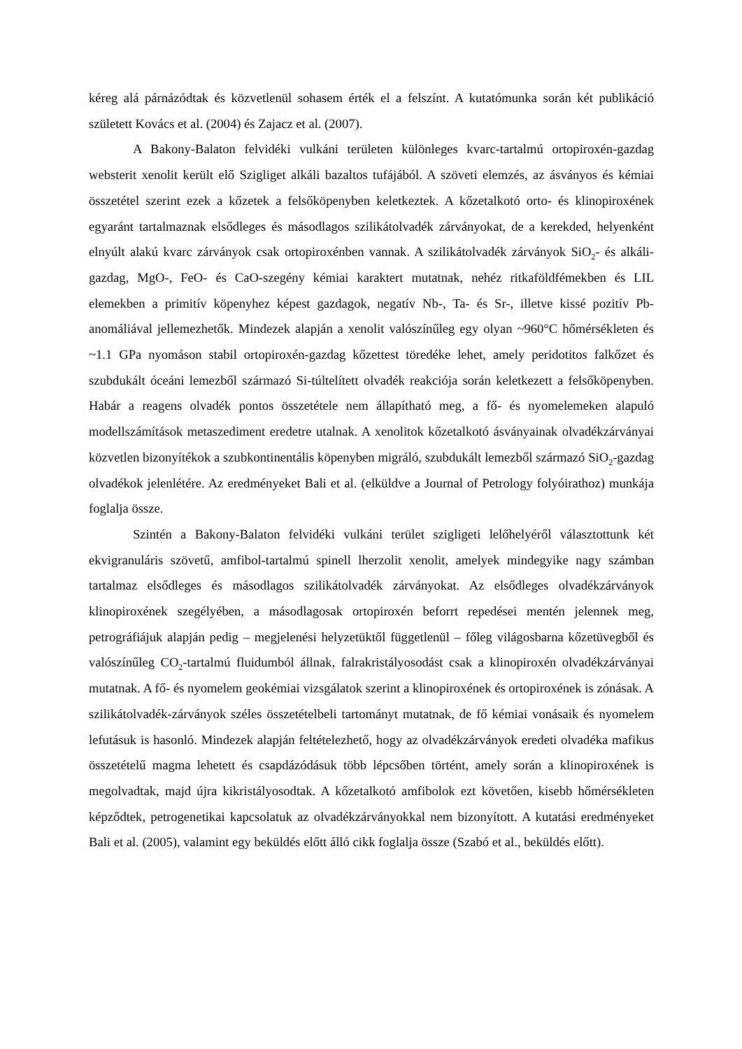kéreg alá párnázódtak és közvetlenül sohasem érték el a felszínt. A kutatómunka során két publikáció született Kovács et al. (2004) és Zajacz et al. (2007).
A Bakony-Balaton felvidéki vulkáni területen különleges kvarc-tartalmú ortopiroxén-gazdag websterit xenolit került elő Szigliget alkáli bazaltos tufájából. A szöveti elemzés, az ásványos és kémiai összetétel szerint ezek a kőzetek a felsőköpenyben keletkeztek. A kőzetalkotó orto- és klinopiroxének egyaránt tartalmaznak elsődleges és másodlagos szilikátolvadék zárványokat, de a kerekded, helyenként elnyúlt alakú kvarc zárványok csak ortopiroxénben vannak. A szilikátolvadék zárványok SiO<sub>2</sub>- és alkáli-gazdag, MgO-, FeO- és CaO-szegény kémiai karaktert mutatnak, nehéz ritkaföldfémekben és LIL elemekben a primitív köpenyhez képest gazdagok, negatív Nb-, Ta- és Sr-, illetve kissé pozitív Pb-anomáliával jellemezhetők. Mindezek alapján a xenolit valószínűleg egy olyan ~960°C hőmérsékleten és ~1.1 GPa nyomáson stabil ortopiroxén-gazdag kőzettest töredéke lehet, amely peridotitos falkőzet és szubdukált óceáni lemezből származó Si-túltelített olvadék reakciója során keletkezett a felsőköpenyben. Habár a reagens olvadék pontos összetétele nem állapítható meg, a fő- és nyomelemeken alapuló modellszámítások metaszediment eredetre utalnak. A xenolitok kőzetalkotó ásványainak olvadékzárványai közvetlen bizonyítékok a szubkontinentális köpenyben migráló, szubdukált lemezből származó SiO<sub>2</sub>-gazdag olvadékok jelenlétére. Az eredményeket Bali et al. (elküldve a Journal of Petrology folyóirathoz) munkája foglalja össze.
Szintén a Bakony-Balaton felvidéki vulkáni terület szigligeti lelőhelyéről választottunk két ekvigranuláris szövetű, amfibol-tartalmú spinell lherzolit xenolit, amelyek mindegyike nagy számban tartalmaz elsődleges és másodlagos szilikátolvadék zárványokat. Az elsődleges olvadékzárványok klinopiroxének szegélyében, a másodlagosak ortopiroxén beforrt repedései mentén jelennek meg, petrográfiájuk alapján pedig – megjelenési helyzetüktől függetlenül – főleg világosbarna kőzetüvegből és valószínűleg CO<sub>2</sub>-tartalmú fluidumból állnak, falrakristályosodást csak a klinopiroxén olvadékzárványai mutatnak. A fő- és nyomelem geokémiai vizsgálatok szerint a klinopiroxének és ortopiroxének is zónásak. A szilikátolvadék-zárványok széles összetételbeli tartományt mutatnak, de fő kémiai vonásaik és nyomelem lefutásuk is hasonló. Mindezek alapján feltételezhető, hogy az olvadékzárványok eredeti olvadéka mafikus összetételű magma lehetett és csapdázódásuk több lépcsőben történt, amely során a klinopiroxének is megolvadtak, majd újra kikristályosodtak. A kőzetalkotó amfibolok ezt követően, kisebb hőmérsékleten képződtek, petrogenetikai kapcsolatuk az olvadékzárványokkal nem bizonyított. A kutatási eredményeket Bali et al. (2005), valamint egy beküldés előtt álló cikk foglalja össze (Szabó et al., beküldés előtt).